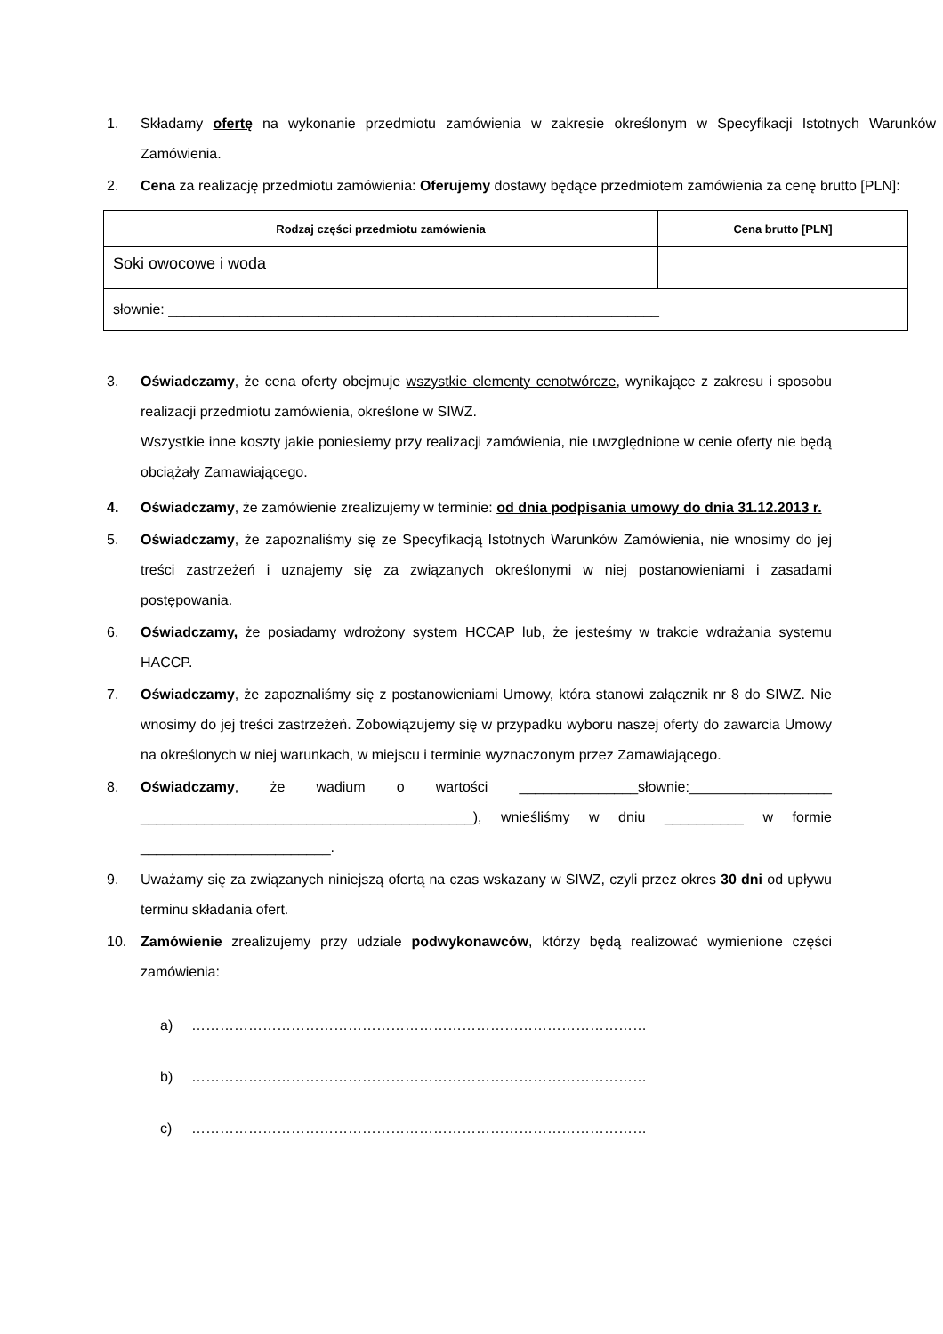1. Składamy ofertę na wykonanie przedmiotu zamówienia w zakresie określonym w Specyfikacji Istotnych Warunków Zamówienia.
2. Cena za realizację przedmiotu zamówienia: Oferujemy dostawy będące przedmiotem zamówienia za cenę brutto [PLN]:
| Rodzaj części przedmiotu zamówienia | Cena brutto [PLN] |
| --- | --- |
| Soki owocowe i woda | |
| słownie: ______________________________________________________________ | |
3. Oświadczamy, że cena oferty obejmuje wszystkie elementy cenotwórcze, wynikające z zakresu i sposobu realizacji przedmiotu zamówienia, określone w SIWZ.
Wszystkie inne koszty jakie poniesiemy przy realizacji zamówienia, nie uwzględnione w cenie oferty nie będą obciążały Zamawiającego.
4. Oświadczamy, że zamówienie zrealizujemy w terminie: od dnia podpisania umowy do dnia 31.12.2013 r.
5. Oświadczamy, że zapoznaliśmy się ze Specyfikacją Istotnych Warunków Zamówienia, nie wnosimy do jej treści zastrzeżeń i uznajemy się za związanych określonymi w niej postanowieniami i zasadami postępowania.
6. Oświadczamy, że posiadamy wdrożony system HCCAP lub, że jesteśmy w trakcie wdrażania systemu HACCP.
7. Oświadczamy, że zapoznaliśmy się z postanowieniami Umowy, która stanowi załącznik nr 8 do SIWZ. Nie wnosimy do jej treści zastrzeżeń. Zobowiązujemy się w przypadku wyboru naszej oferty do zawarcia Umowy na określonych w niej warunkach, w miejscu i terminie wyznaczonym przez Zamawiającego.
8. Oświadczamy, że wadium o wartości _______________słownie:__________________ __________________________________________), wnieśliśmy w dniu __________ w formie ________________________.
9. Uważamy się za związanych niniejszą ofertą na czas wskazany w SIWZ, czyli przez okres 30 dni od upływu terminu składania ofert.
10. Zamówienie zrealizujemy przy udziale podwykonawców, którzy będą realizować wymienione części zamówienia:
a) ……………………………………………………………………………………
b) ……………………………………………………………………………………
c) ……………………………………………………………………………………